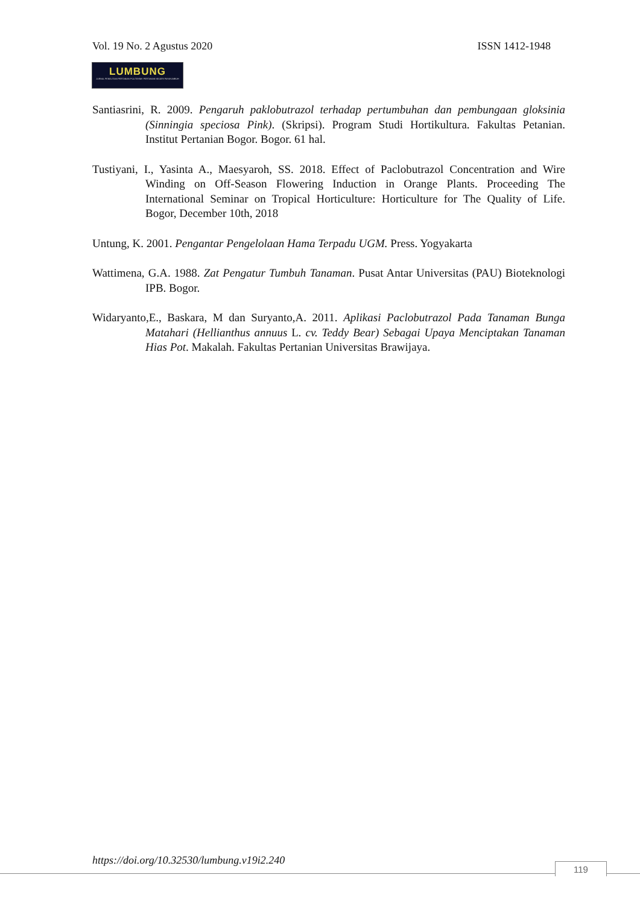Vol. 19 No. 2 Agustus 2020 ISSN 1412-1948
LUMBUNG
JURNAL PENELITIAN PERTANIAN POLITEKNIK PERTANIAN NEGERI PAYAKUMBUH
Santiasrini, R. 2009. Pengaruh paklobutrazol terhadap pertumbuhan dan pembungaan gloksinia (Sinningia speciosa Pink). (Skripsi). Program Studi Hortikultura. Fakultas Petanian. Institut Pertanian Bogor. Bogor. 61 hal.
Tustiyani, I., Yasinta A., Maesyaroh, SS. 2018. Effect of Paclobutrazol Concentration and Wire Winding on Off-Season Flowering Induction in Orange Plants. Proceeding The International Seminar on Tropical Horticulture: Horticulture for The Quality of Life. Bogor, December 10th, 2018
Untung, K. 2001. Pengantar Pengelolaan Hama Terpadu UGM. Press. Yogyakarta
Wattimena, G.A. 1988. Zat Pengatur Tumbuh Tanaman. Pusat Antar Universitas (PAU) Bioteknologi IPB. Bogor.
Widaryanto,E., Baskara, M dan Suryanto,A. 2011. Aplikasi Paclobutrazol Pada Tanaman Bunga Matahari (Hellianthus annuus L. cv. Teddy Bear) Sebagai Upaya Menciptakan Tanaman Hias Pot. Makalah. Fakultas Pertanian Universitas Brawijaya.
https://doi.org/10.32530/lumbung.v19i2.240
119